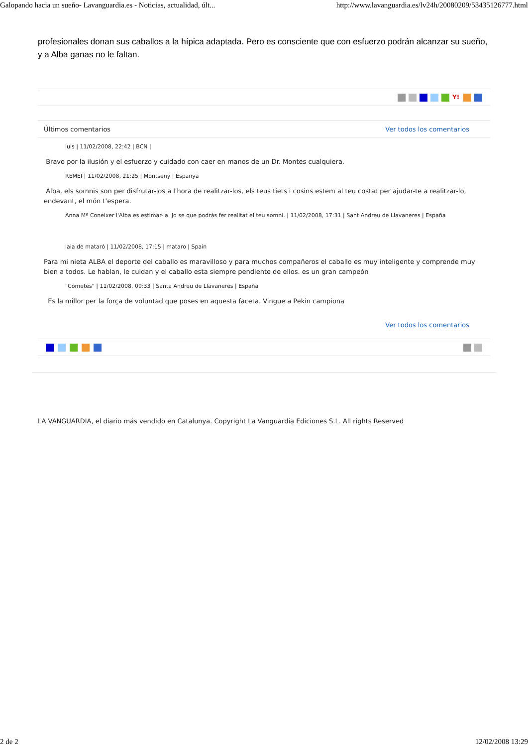Galopando hacia un sueño- Lavanguardia.es - Noticias, actualidad, últ... http://www.lavanguardia.es/lv24h/20080209/53435126777.html
profesionales donan sus caballos a la hípica adaptada. Pero es consciente que con esfuerzo podrán alcanzar su sueño, y a Alba ganas no le faltan.
Y!
Últimos comentarios Ver todos los comentarios
luis | 11/02/2008, 22:42 | BCN |
Bravo por la ilusión y el esfuerzo y cuidado con caer en manos de un Dr. Montes cualquiera.
REMEI | 11/02/2008, 21:25 | Montseny | Espanya
Alba, els somnis son per disfrutar-los a l'hora de realitzar-los, els teus tiets i cosins estem al teu costat per ajudar-te a realitzar-lo, endevant, el món t'espera.
Anna Mª Coneixer l'Alba es estimar-la. Jo se que podràs fer realitat el teu somni. | 11/02/2008, 17:31 | Sant Andreu de Llavaneres | España
iaia de mataró | 11/02/2008, 17:15 | mataro | Spain
Para mi nieta ALBA el deporte del caballo es maravilloso y para muchos compañeros el caballo es muy inteligente y comprende muy bien a todos. Le hablan, le cuidan y el caballo esta siempre pendiente de ellos. es un gran campeón
"Cometes" | 11/02/2008, 09:33 | Santa Andreu de Llavaneres | España
Es la millor per la força de voluntad que poses en aquesta faceta. Vingue a Pekin campiona
Ver todos los comentarios
LA VANGUARDIA, el diario más vendido en Catalunya. Copyright La Vanguardia Ediciones S.L. All rights Reserved
2 de 2 12/02/2008 13:29